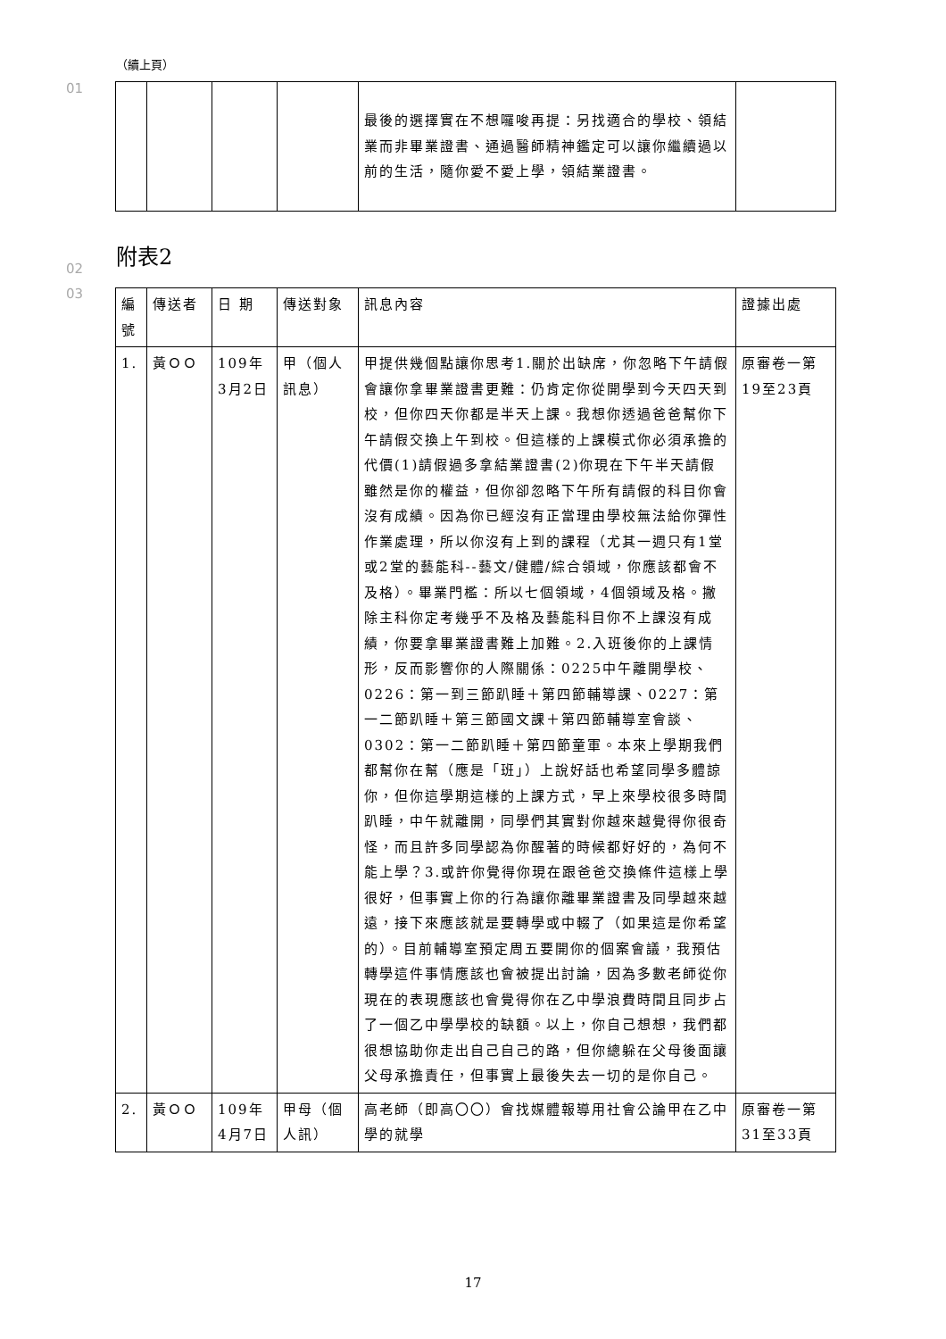（續上頁）
01
| | | | | 最後的選擇實在不想囉唆再提：另找適合的學校、領結業而非畢業證書、通過醫師精神鑑定可以讓你繼續過以前的生活，隨你愛不愛上學，領結業證書。 | |
02
附表2
03
| 編號 | 傳送者 | 日 期 | 傳送對象 | 訊息內容 | 證據出處 |
| 1. | 黃ＯＯ | 109年3月2日 | 甲（個人訊息） | 甲提供幾個點讓你思考1.關於出缺席，你忽略下午請假會讓你拿畢業證書更難：仍肯定你從開學到今天四天到校，但你四天你都是半天上課。我想你透過爸爸幫你下午請假交換上午到校。但這樣的上課模式你必須承擔的代價(1)請假過多拿結業證書(2)你現在下午半天請假雖然是你的權益，但你卻忽略下午所有請假的科目你會沒有成績。因為你已經沒有正當理由學校無法給你彈性作業處理，所以你沒有上到的課程（尤其一週只有1堂或2堂的藝能科--藝文/健體/綜合領域，你應該都會不及格）。畢業門檻：所以七個領域，4個領域及格。撇除主科你定考幾乎不及格及藝能科目你不上課沒有成績，你要拿畢業證書難上加難。2.入班後你的上課情形，反而影響你的人際關係：0225中午離開學校、0226：第一到三節趴睡＋第四節輔導課、0227：第一二節趴睡＋第三節國文課＋第四節輔導室會談、0302：第一二節趴睡＋第四節童軍。本來上學期我們都幫你在幫（應是「班」）上說好話也希望同學多體諒你，但你這學期這樣的上課方式，早上來學校很多時間趴睡，中午就離開，同學們其實對你越來越覺得你很奇怪，而且許多同學認為你醒著的時候都好好的，為何不能上學？3.或許你覺得你現在跟爸爸交換條件這樣上學很好，但事實上你的行為讓你離畢業證書及同學越來越遠，接下來應該就是要轉學或中輟了（如果這是你希望的）。目前輔導室預定周五要開你的個案會議，我預估轉學這件事情應該也會被提出討論，因為多數老師從你現在的表現應該也會覺得你在乙中學浪費時間且同步占了一個乙中學學校的缺額。以上，你自己想想，我們都很想協助你走出自己自己的路，但你總躲在父母後面讓父母承擔責任，但事實上最後失去一切的是你自己。 | 原審卷一第19至23頁 |
| 2. | 黃ＯＯ | 109年4月7日 | 甲母（個人訊） | 高老師（即高〇〇）會找媒體報導用社會公論甲在乙中學的就學 | 原審卷一第31至33頁 |
17